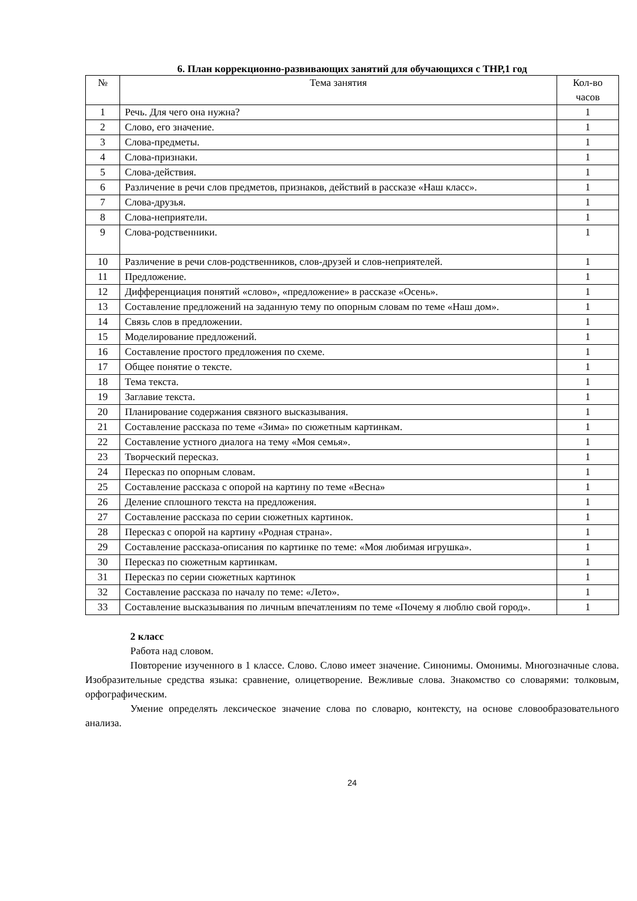6. План коррекционно-развивающих занятий для обучающихся с ТНР,1 год
| № | Тема занятия | Кол-во часов |
| --- | --- | --- |
| 1 | Речь. Для чего она нужна? | 1 |
| 2 | Слово, его значение. | 1 |
| 3 | Слова-предметы. | 1 |
| 4 | Слова-признаки. | 1 |
| 5 | Слова-действия. | 1 |
| 6 | Различение в речи слов предметов, признаков, действий в рассказе «Наш класс». | 1 |
| 7 | Слова-друзья. | 1 |
| 8 | Слова-неприятели. | 1 |
| 9 | Слова-родственники. | 1 |
| 10 | Различение в речи слов-родственников, слов-друзей и слов-неприятелей. | 1 |
| 11 | Предложение. | 1 |
| 12 | Дифференциация понятий «слово», «предложение» в рассказе «Осень». | 1 |
| 13 | Составление предложений на заданную тему по опорным словам по теме «Наш дом». | 1 |
| 14 | Связь слов в предложении. | 1 |
| 15 | Моделирование предложений. | 1 |
| 16 | Составление простого предложения по схеме. | 1 |
| 17 | Общее понятие о тексте. | 1 |
| 18 | Тема текста. | 1 |
| 19 | Заглавие текста. | 1 |
| 20 | Планирование содержания связного высказывания. | 1 |
| 21 | Составление рассказа по теме «Зима» по сюжетным картинкам. | 1 |
| 22 | Составление устного диалога на тему «Моя семья». | 1 |
| 23 | Творческий пересказ. | 1 |
| 24 | Пересказ по опорным словам. | 1 |
| 25 | Составление рассказа с опорой на картину по теме «Весна» | 1 |
| 26 | Деление сплошного текста на предложения. | 1 |
| 27 | Составление рассказа по серии сюжетных картинок. | 1 |
| 28 | Пересказ с опорой на картину «Родная страна». | 1 |
| 29 | Составление рассказа-описания по картинке по теме: «Моя любимая игрушка». | 1 |
| 30 | Пересказ по сюжетным картинкам. | 1 |
| 31 | Пересказ по серии сюжетных картинок | 1 |
| 32 | Составление рассказа по началу по теме: «Лето». | 1 |
| 33 | Составление высказывания по личным впечатлениям по теме «Почему я люблю свой город». | 1 |
2 класс
Работа над словом.
Повторение изученного в 1 классе. Слово. Слово имеет значение. Синонимы. Омонимы. Многозначные слова. Изобразительные средства языка: сравнение, олицетворение. Вежливые слова. Знакомство со словарями: толковым, орфографическим.
Умение определять лексическое значение слова по словарю, контексту, на основе словообразовательного анализа.
24